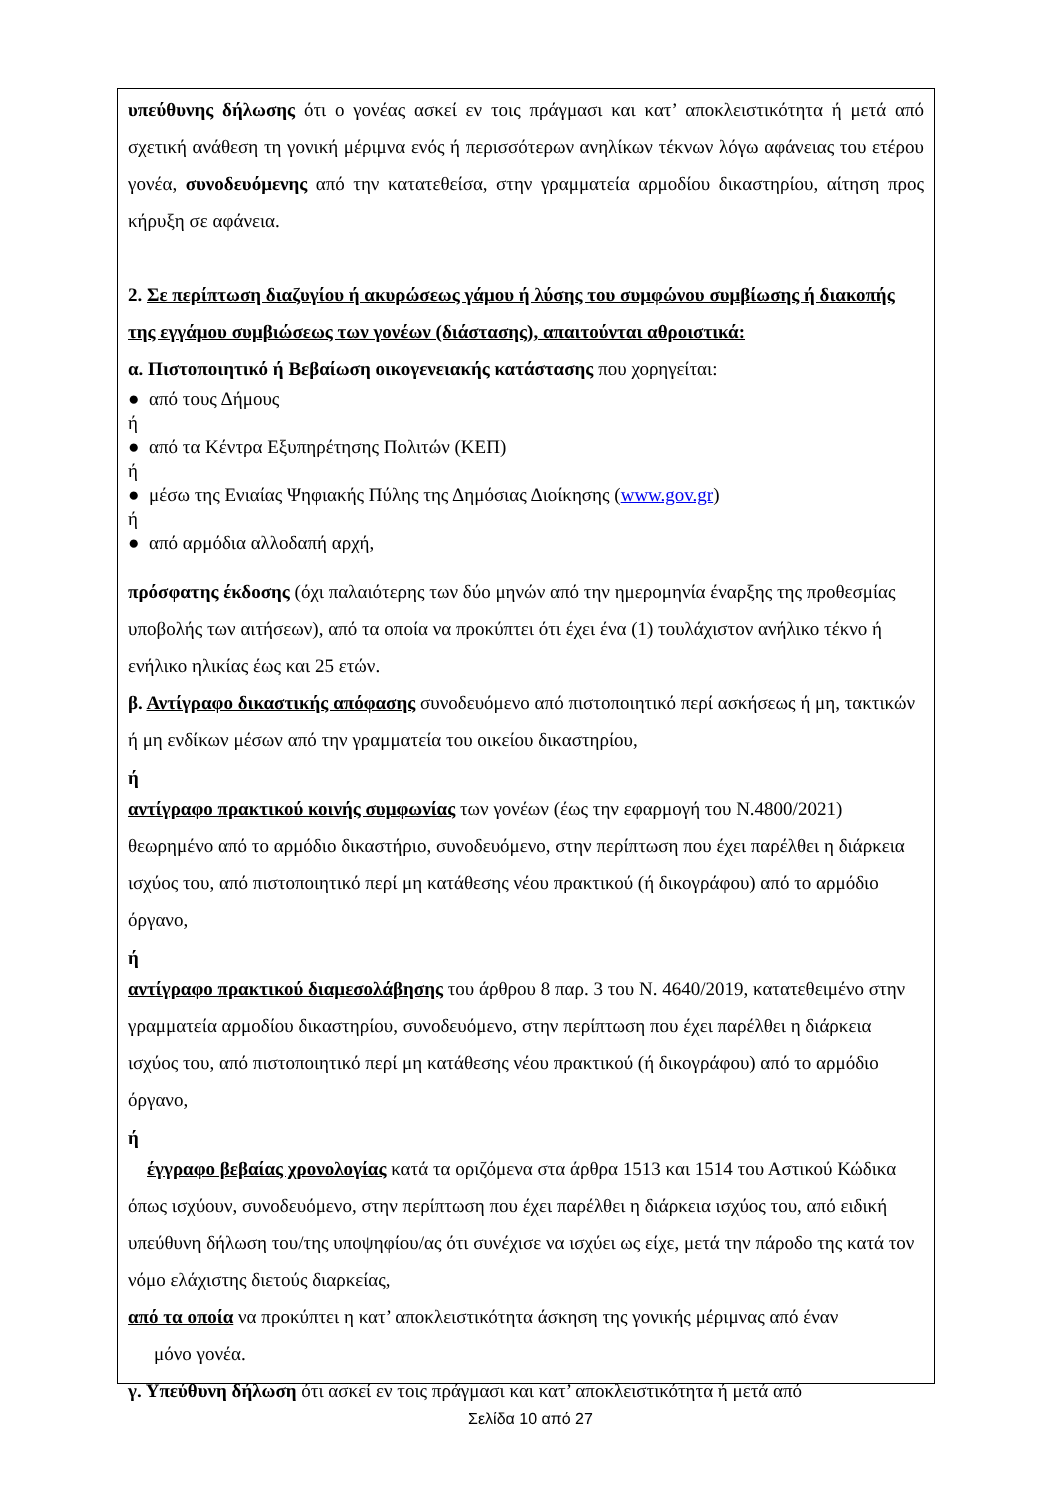υπεύθυνης δήλωσης ότι ο γονέας ασκεί εν τοις πράγμασι και κατ’ αποκλειστικότητα ή μετά από σχετική ανάθεση τη γονική μέριμνα ενός ή περισσότερων ανηλίκων τέκνων λόγω αφάνειας του ετέρου γονέα, συνοδευόμενης από την κατατεθείσα, στην γραμματεία αρμοδίου δικαστηρίου, αίτηση προς κήρυξη σε αφάνεια.
2. Σε περίπτωση διαζυγίου ή ακυρώσεως γάμου ή λύσης του συμφώνου συμβίωσης ή διακοπής της εγγάμου συμβιώσεως των γονέων (διάστασης), απαιτούνται αθροιστικά:
α. Πιστοποιητικό ή Βεβαίωση οικογενειακής κατάστασης που χορηγείται:
● από τους Δήμους
ή
● από τα Κέντρα Εξυπηρέτησης Πολιτών (ΚΕΠ)
ή
● μέσω της Ενιαίας Ψηφιακής Πύλης της Δημόσιας Διοίκησης (www.gov.gr)
ή
● από αρμόδια αλλοδαπή αρχή,
πρόσφατης έκδοσης (όχι παλαιότερης των δύο μηνών από την ημερομηνία έναρξης της προθεσμίας υποβολής των αιτήσεων), από τα οποία να προκύπτει ότι έχει ένα (1) τουλάχιστον ανήλικο τέκνο ή ενήλικο ηλικίας έως και 25 ετών.
β. Αντίγραφο δικαστικής απόφασης συνοδευόμενο από πιστοποιητικό περί ασκήσεως ή μη, τακτικών ή μη ενδίκων μέσων από την γραμματεία του οικείου δικαστηρίου,
ή
αντίγραφο πρακτικού κοινής συμφωνίας των γονέων (έως την εφαρμογή του Ν.4800/2021) θεωρημένο από το αρμόδιο δικαστήριο, συνοδευόμενο, στην περίπτωση που έχει παρέλθει η διάρκεια ισχύος του, από πιστοποιητικό περί μη κατάθεσης νέου πρακτικού (ή δικογράφου) από το αρμόδιο όργανο,
ή
αντίγραφο πρακτικού διαμεσολάβησης του άρθρου 8 παρ. 3 του Ν. 4640/2019, κατατεθειμένο στην γραμματεία αρμοδίου δικαστηρίου, συνοδευόμενο, στην περίπτωση που έχει παρέλθει η διάρκεια ισχύος του, από πιστοποιητικό περί μη κατάθεσης νέου πρακτικού (ή δικογράφου) από το αρμόδιο όργανο,
ή
έγγραφο βεβαίας χρονολογίας κατά τα οριζόμενα στα άρθρα 1513 και 1514 του Αστικού Κώδικα όπως ισχύουν, συνοδευόμενο, στην περίπτωση που έχει παρέλθει η διάρκεια ισχύος του, από ειδική υπεύθυνη δήλωση του/της υποψηφίου/ας ότι συνέχισε να ισχύει ως είχε, μετά την πάροδο της κατά τον νόμο ελάχιστης διετούς διαρκείας,
από τα οποία να προκύπτει η κατ’ αποκλειστικότητα άσκηση της γονικής μέριμνας από έναν
μόνο γονέα.
γ. Υπεύθυνη δήλωση ότι ασκεί εν τοις πράγμασι και κατ’ αποκλειστικότητα ή μετά από
Σελίδα 10 από 27